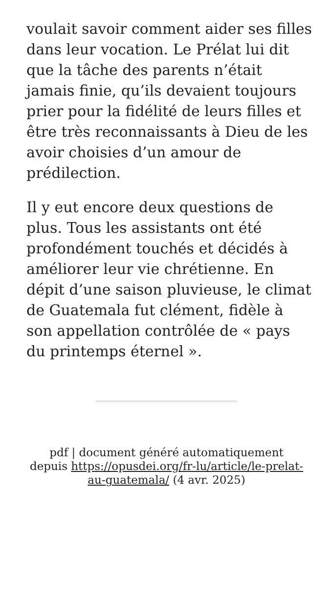voulait savoir comment aider ses filles dans leur vocation. Le Prélat lui dit que la tâche des parents n’était jamais finie, qu’ils devaient toujours prier pour la fidélité de leurs filles et être très reconnaissants à Dieu de les avoir choisies d’un amour de prédilection.
Il y eut encore deux questions de plus. Tous les assistants ont été profondément touchés et décidés à améliorer leur vie chrétienne. En dépit d’une saison pluvieuse, le climat de Guatemala fut clément, fidèle à son appellation contrôlée de « pays du printemps éternel ».
pdf | document généré automatiquement depuis https://opusdei.org/fr-lu/article/le-prelat-au-guatemala/ (4 avr. 2025)